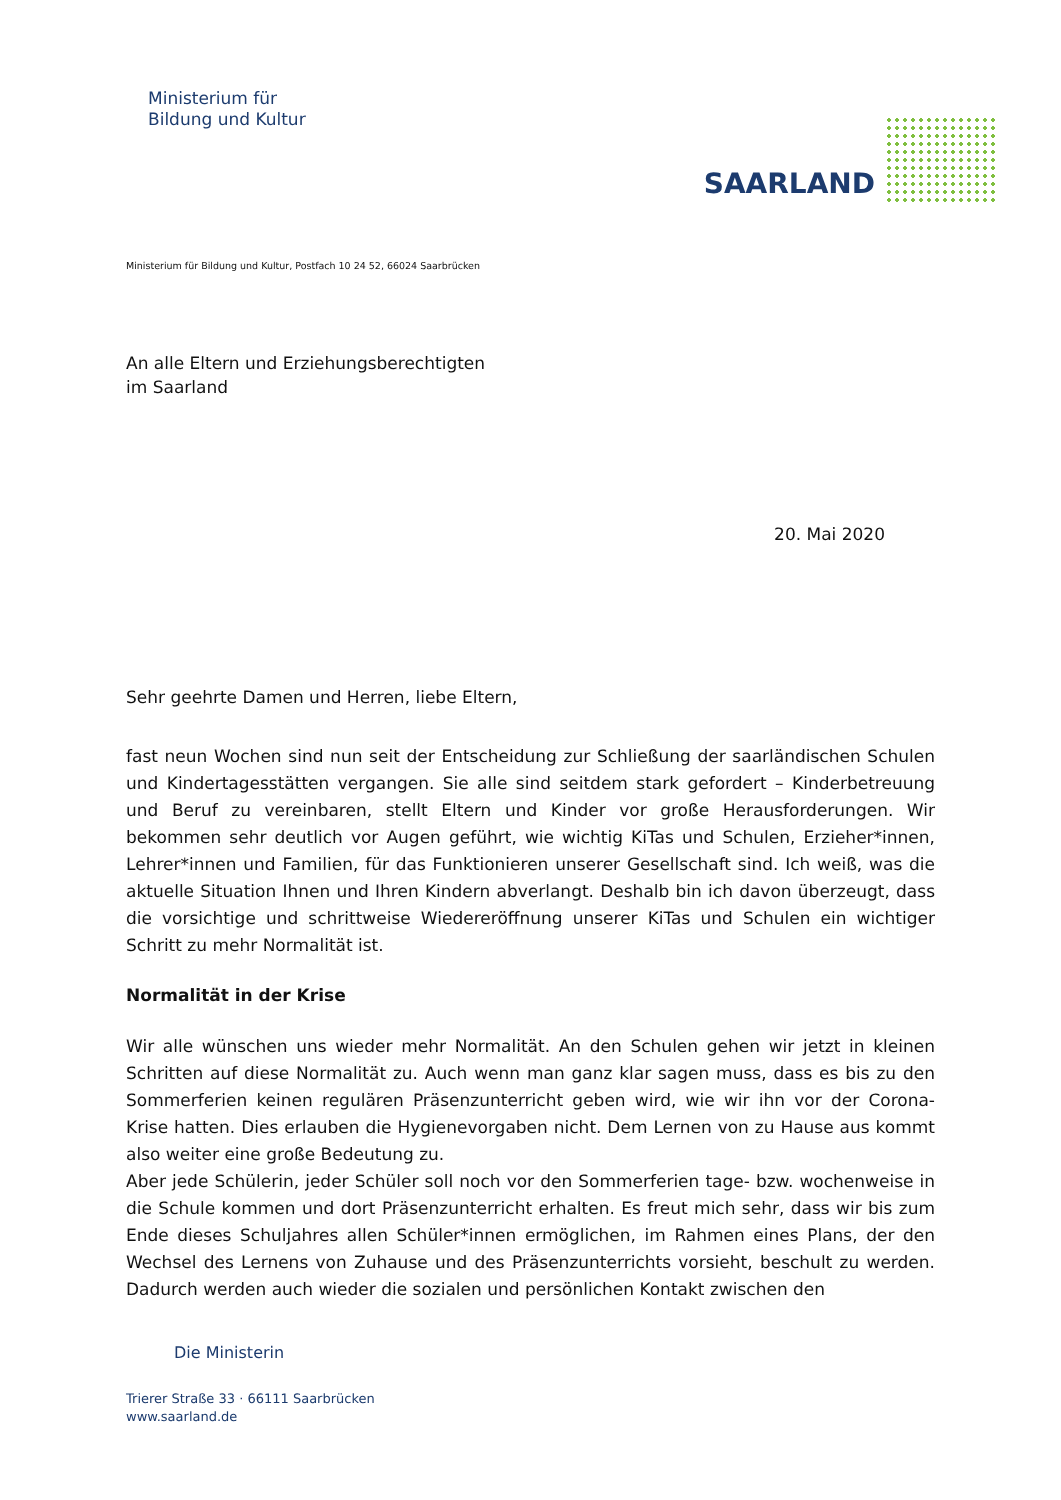Ministerium für
Bildung und Kultur
SAARLAND
Ministerium für Bildung und Kultur, Postfach 10 24 52, 66024 Saarbrücken
An alle Eltern und Erziehungsberechtigten
im Saarland
20. Mai 2020
Sehr geehrte Damen und Herren, liebe Eltern,
fast neun Wochen sind nun seit der Entscheidung zur Schließung der saarländischen Schulen und Kindertagesstätten vergangen. Sie alle sind seitdem stark gefordert – Kinderbetreuung und Beruf zu vereinbaren, stellt Eltern und Kinder vor große Herausforderungen. Wir bekommen sehr deutlich vor Augen geführt, wie wichtig KiTas und Schulen, Erzieher*innen, Lehrer*innen und Familien, für das Funktionieren unserer Gesellschaft sind. Ich weiß, was die aktuelle Situation Ihnen und Ihren Kindern abverlangt. Deshalb bin ich davon überzeugt, dass die vorsichtige und schrittweise Wiedereröffnung unserer KiTas und Schulen ein wichtiger Schritt zu mehr Normalität ist.
Normalität in der Krise
Wir alle wünschen uns wieder mehr Normalität. An den Schulen gehen wir jetzt in kleinen Schritten auf diese Normalität zu. Auch wenn man ganz klar sagen muss, dass es bis zu den Sommerferien keinen regulären Präsenzunterricht geben wird, wie wir ihn vor der Corona-Krise hatten. Dies erlauben die Hygienevorgaben nicht. Dem Lernen von zu Hause aus kommt also weiter eine große Bedeutung zu.
Aber jede Schülerin, jeder Schüler soll noch vor den Sommerferien tage- bzw. wochenweise in die Schule kommen und dort Präsenzunterricht erhalten. Es freut mich sehr, dass wir bis zum Ende dieses Schuljahres allen Schüler*innen ermöglichen, im Rahmen eines Plans, der den Wechsel des Lernens von Zuhause und des Präsenzunterrichts vorsieht, beschult zu werden. Dadurch werden auch wieder die sozialen und persönlichen Kontakt zwischen den
Die Ministerin
Trierer Straße 33 · 66111 Saarbrücken
www.saarland.de